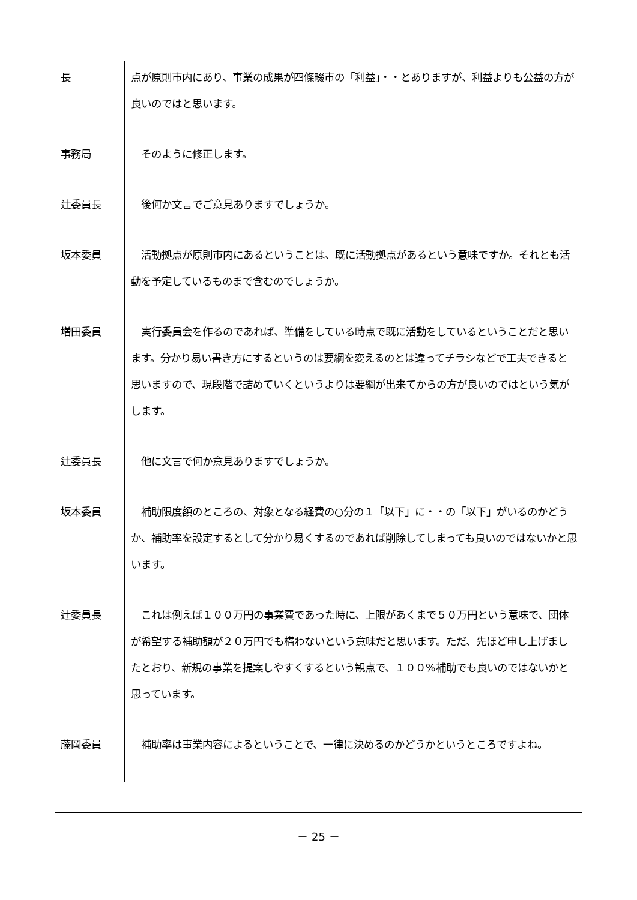| 長 | 点が原則市内にあり、事業の成果が四條畷市の「利益」・・とありますが、利益よりも公益の方が良いのではと思います。 |
| 事務局 | そのように修正します。 |
| 辻委員長 | 後何か文言でご意見ありますでしょうか。 |
| 坂本委員 | 活動拠点が原則市内にあるということは、既に活動拠点があるという意味ですか。それとも活動を予定しているものまで含むのでしょうか。 |
| 増田委員 | 実行委員会を作るのであれば、準備をしている時点で既に活動をしているということだと思います。分かり易い書き方にするというのは要綱を変えるのとは違ってチラシなどで工夫できると思いますので、現段階で詰めていくというよりは要綱が出来てからの方が良いのではという気がします。 |
| 辻委員長 | 他に文言で何か意見ありますでしょうか。 |
| 坂本委員 | 補助限度額のところの、対象となる経費の○分の１「以下」に・・の「以下」がいるのかどうか、補助率を設定するとして分かり易くするのであれば削除してしまっても良いのではないかと思います。 |
| 辻委員長 | これは例えば１００万円の事業費であった時に、上限があくまで５０万円という意味で、団体が希望する補助額が２０万円でも構わないという意味だと思います。ただ、先ほど申し上げましたとおり、新規の事業を提案しやすくするという観点で、１００%補助でも良いのではないかと思っています。 |
| 藤岡委員 | 補助率は事業内容によるということで、一律に決めるのかどうかというところですよね。 |
－ 25 －